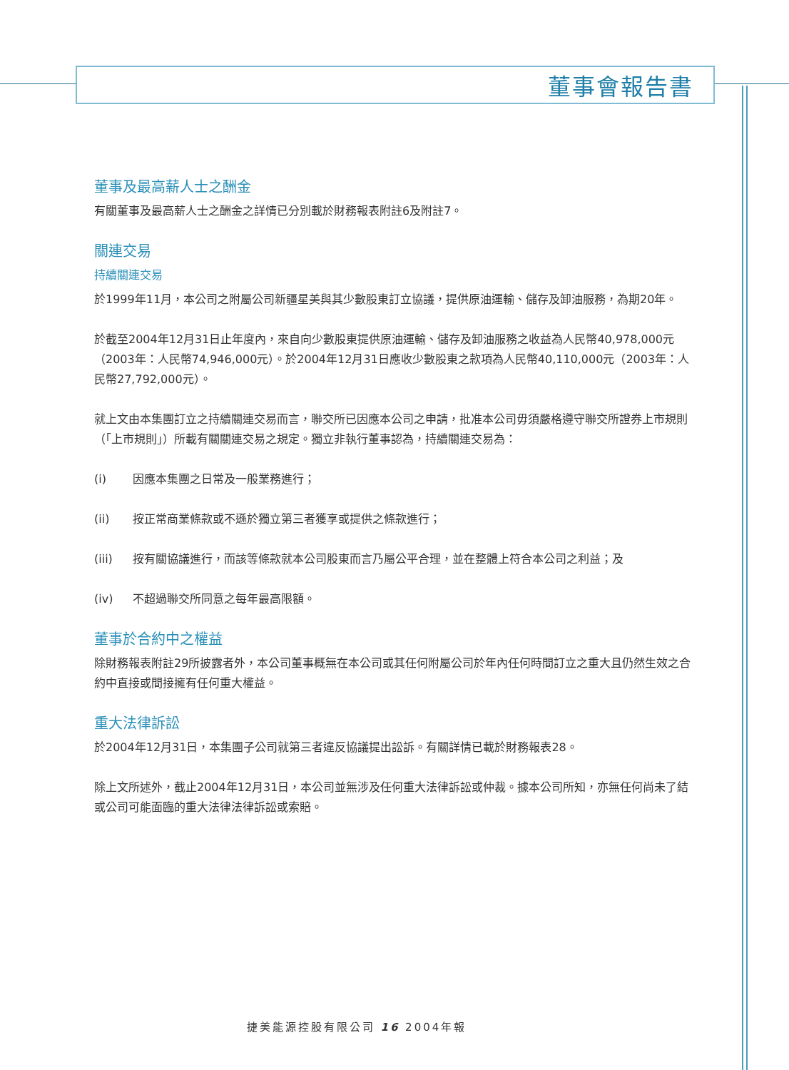董事會報告書
董事及最高薪人士之酬金
有關董事及最高薪人士之酬金之詳情已分別載於財務報表附註6及附註7。
關連交易
持續關連交易
於1999年11月，本公司之附屬公司新疆星美與其少數股東訂立協議，提供原油運輸、儲存及卸油服務，為期20年。
於截至2004年12月31日止年度內，來自向少數股東提供原油運輸、儲存及卸油服務之收益為人民幣40,978,000元（2003年：人民幣74,946,000元）。於2004年12月31日應收少數股東之款項為人民幣40,110,000元（2003年：人民幣27,792,000元）。
就上文由本集團訂立之持續關連交易而言，聯交所已因應本公司之申請，批准本公司毋須嚴格遵守聯交所證券上市規則（「上市規則」）所載有關關連交易之規定。獨立非執行董事認為，持續關連交易為：
(i) 因應本集團之日常及一般業務進行；
(ii) 按正常商業條款或不遜於獨立第三者獲享或提供之條款進行；
(iii) 按有關協議進行，而該等條款就本公司股東而言乃屬公平合理，並在整體上符合本公司之利益；及
(iv) 不超過聯交所同意之每年最高限額。
董事於合約中之權益
除財務報表附註29所披露者外，本公司董事概無在本公司或其任何附屬公司於年內任何時間訂立之重大且仍然生效之合約中直接或間接擁有任何重大權益。
重大法律訴訟
於2004年12月31日，本集團子公司就第三者違反協議提出訟訴。有關詳情已載於財務報表28。
除上文所述外，截止2004年12月31日，本公司並無涉及任何重大法律訴訟或仲裁。據本公司所知，亦無任何尚未了結或公司可能面臨的重大法律法律訴訟或索賠。
捷美能源控股有限公司 16 2004年報